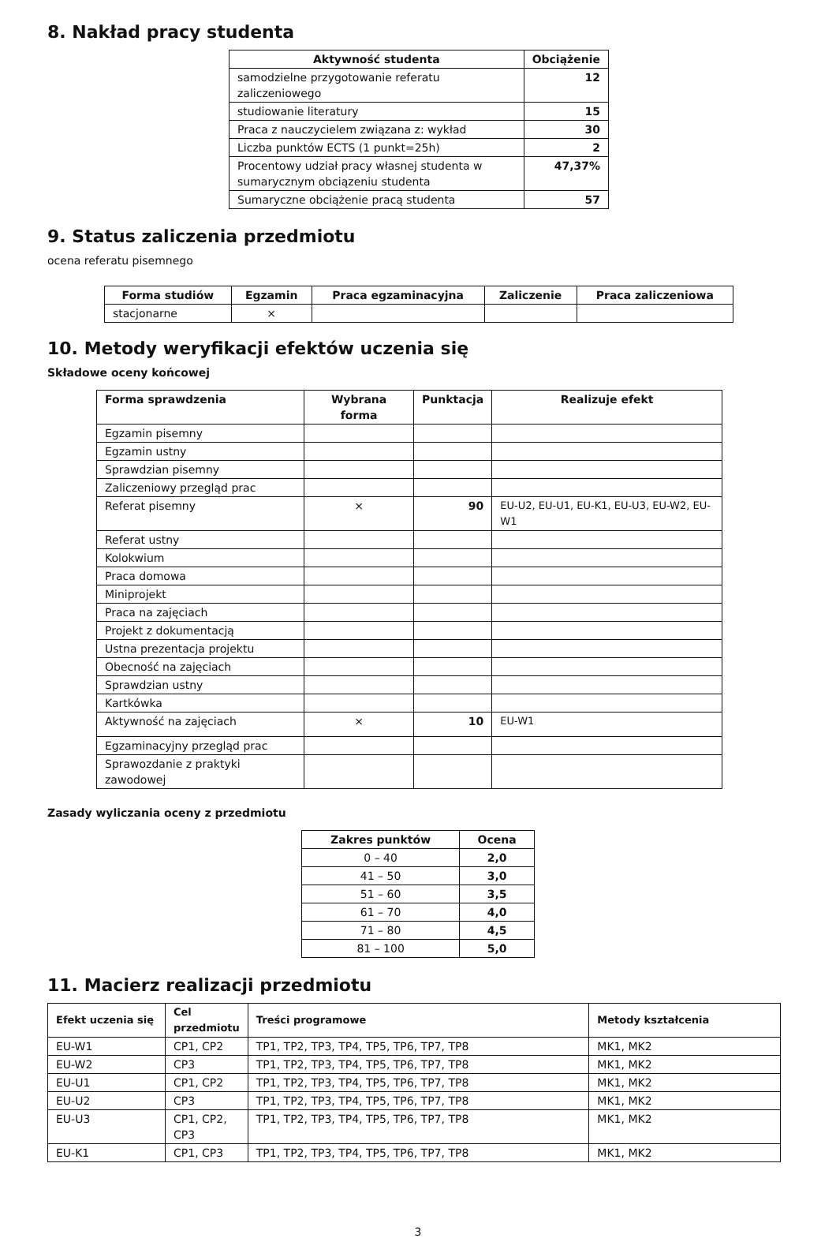8. Nakład pracy studenta
| Aktywność studenta | Obciążenie |
| --- | --- |
| samodzielne przygotowanie referatu zaliczeniowego | 12 |
| studiowanie literatury | 15 |
| Praca z nauczycielem związana z: wykład | 30 |
| Liczba punktów ECTS (1 punkt=25h) | 2 |
| Procentowy udział pracy własnej studenta w sumarycznym obciązeniu studenta | 47,37% |
| Sumaryczne obciążenie pracą studenta | 57 |
9. Status zaliczenia przedmiotu
ocena referatu pisemnego
| Forma studiów | Egzamin | Praca egzaminacyjna | Zaliczenie | Praca zaliczeniowa |
| --- | --- | --- | --- | --- |
| stacjonarne | × | | | |
10. Metody weryfikacji efektów uczenia się
Składowe oceny końcowej
| Forma sprawdzenia | Wybrana forma | Punktacja | Realizuje efekt |
| --- | --- | --- | --- |
| Egzamin pisemny | | | |
| Egzamin ustny | | | |
| Sprawdzian pisemny | | | |
| Zaliczeniowy przegląd prac | | | |
| Referat pisemny | × | 90 | EU-U2, EU-U1, EU-K1, EU-U3, EU-W2, EU-W1 |
| Referat ustny | | | |
| Kolokwium | | | |
| Praca domowa | | | |
| Miniprojekt | | | |
| Praca na zajęciach | | | |
| Projekt z dokumentacją | | | |
| Ustna prezentacja projektu | | | |
| Obecność na zajęciach | | | |
| Sprawdzian ustny | | | |
| Kartkówka | | | |
| Aktywność na zajęciach | × | 10 | EU-W1 |
| Egzaminacyjny przegląd prac | | | |
| Sprawozdanie z praktyki zawodowej | | | |
Zasady wyliczania oceny z przedmiotu
| Zakres punktów | Ocena |
| --- | --- |
| 0 – 40 | 2,0 |
| 41 – 50 | 3,0 |
| 51 – 60 | 3,5 |
| 61 – 70 | 4,0 |
| 71 – 80 | 4,5 |
| 81 – 100 | 5,0 |
11. Macierz realizacji przedmiotu
| Efekt uczenia się | Cel przedmiotu | Treści programowe | Metody kształcenia |
| --- | --- | --- | --- |
| EU-W1 | CP1, CP2 | TP1, TP2, TP3, TP4, TP5, TP6, TP7, TP8 | MK1, MK2 |
| EU-W2 | CP3 | TP1, TP2, TP3, TP4, TP5, TP6, TP7, TP8 | MK1, MK2 |
| EU-U1 | CP1, CP2 | TP1, TP2, TP3, TP4, TP5, TP6, TP7, TP8 | MK1, MK2 |
| EU-U2 | CP3 | TP1, TP2, TP3, TP4, TP5, TP6, TP7, TP8 | MK1, MK2 |
| EU-U3 | CP1, CP2, CP3 | TP1, TP2, TP3, TP4, TP5, TP6, TP7, TP8 | MK1, MK2 |
| EU-K1 | CP1, CP3 | TP1, TP2, TP3, TP4, TP5, TP6, TP7, TP8 | MK1, MK2 |
3